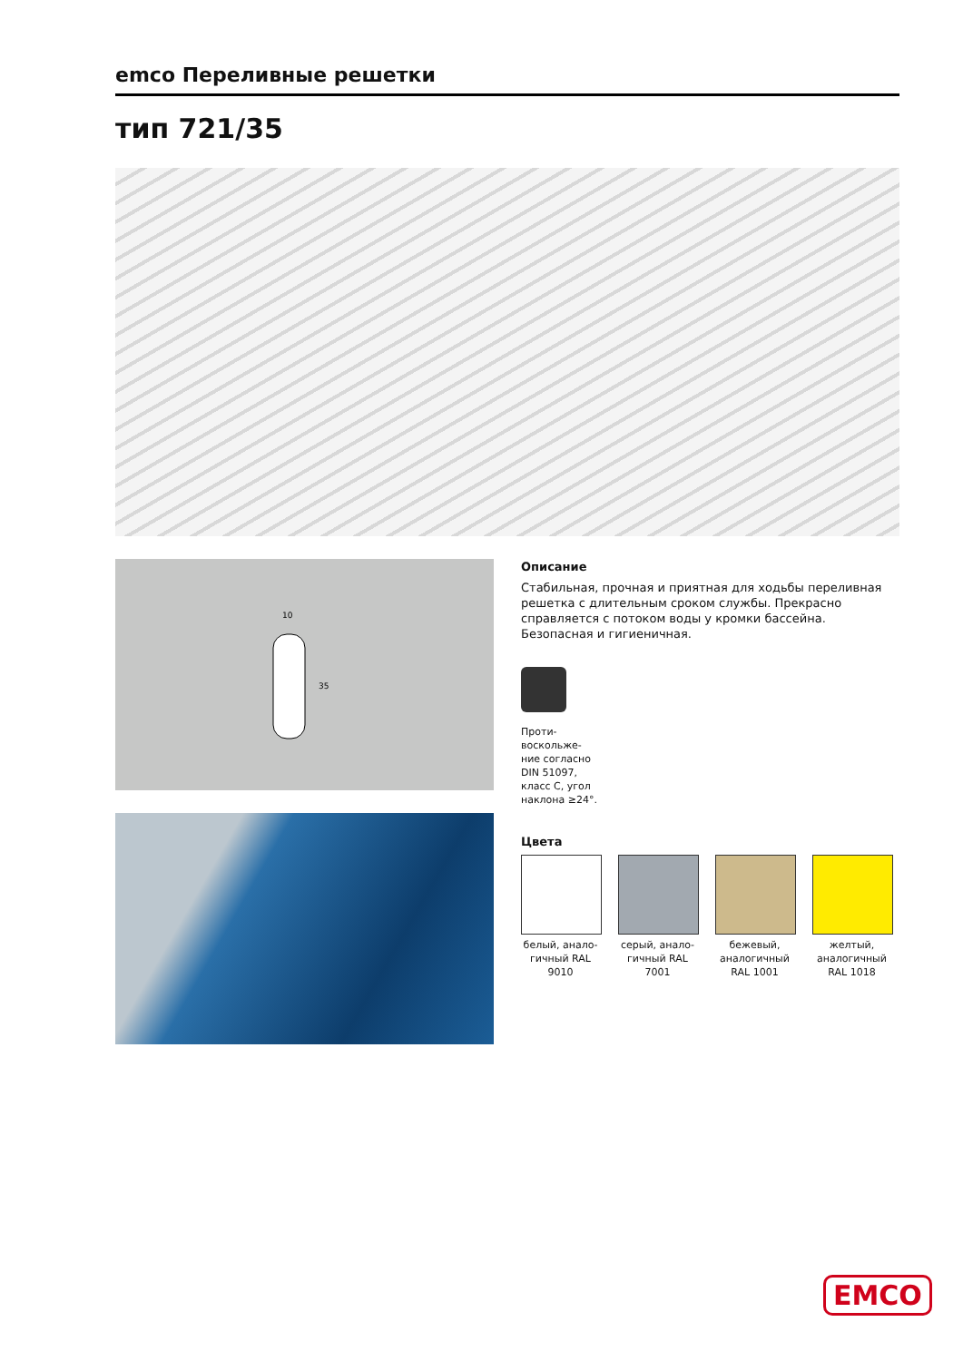emco Переливные решетки
тип 721/35
10
35
Описание
Стабильная, прочная и приятная для ходьбы переливная решетка с длительным сроком службы. Прекрасно справляется с потоком воды у кромки бассейна. Безопасная и гигиеничная.
Проти-
воскольже-
ние согласно
DIN 51097,
класс C, угол
наклона ≥24°.
Цвета
белый, анало-гичный RAL 9010
серый, анало-гичный RAL 7001
бежевый, аналогичный RAL 1001
желтый, аналогичный RAL 1018
EMCO